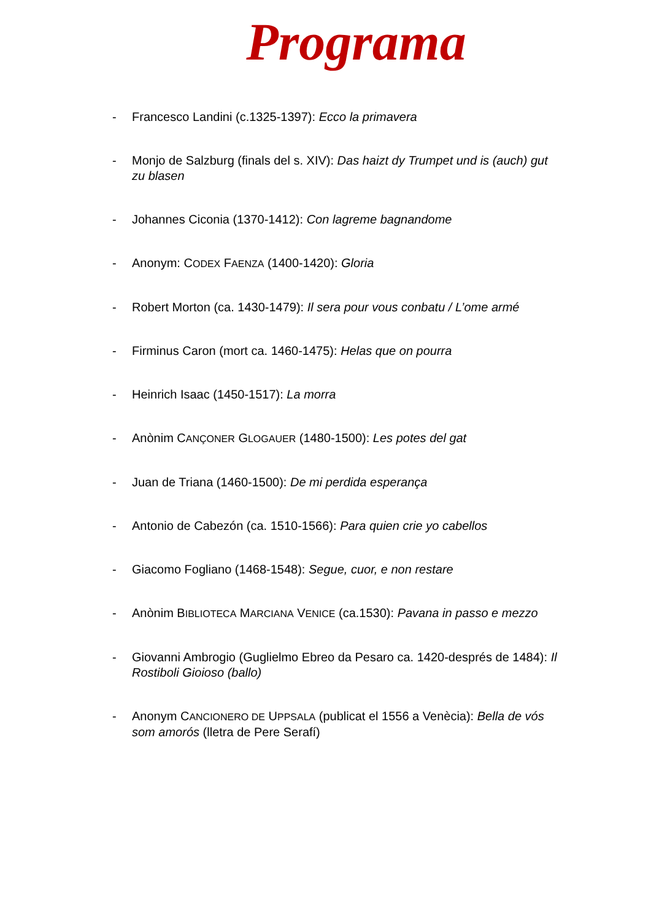Programa
- Francesco Landini (c.1325-1397): Ecco la primavera
- Monjo de Salzburg (finals del s. XIV): Das haizt dy Trumpet und is (auch) gut zu blasen
- Johannes Ciconia (1370-1412): Con lagreme bagnandome
- Anonym: CODEX FAENZA (1400-1420): Gloria
- Robert Morton (ca. 1430-1479): Il sera pour vous conbatu / L’ome armé
- Firminus Caron (mort ca. 1460-1475): Helas que on pourra
- Heinrich Isaac (1450-1517): La morra
- Anònim CANÇONER GLOGAUER (1480-1500): Les potes del gat
- Juan de Triana (1460-1500): De mi perdida esperança
- Antonio de Cabezón (ca. 1510-1566): Para quien crie yo cabellos
- Giacomo Fogliano (1468-1548): Segue, cuor, e non restare
- Anònim BIBLIOTECA MARCIANA VENICE (ca.1530): Pavana in passo e mezzo
- Giovanni Ambrogio (Guglielmo Ebreo da Pesaro ca. 1420-després de 1484): Il Rostiboli Gioioso (ballo)
- Anonym CANCIONERO DE UPPSALA (publicat el 1556 a Venècia): Bella de vós som amorós (lletra de Pere Serafí)